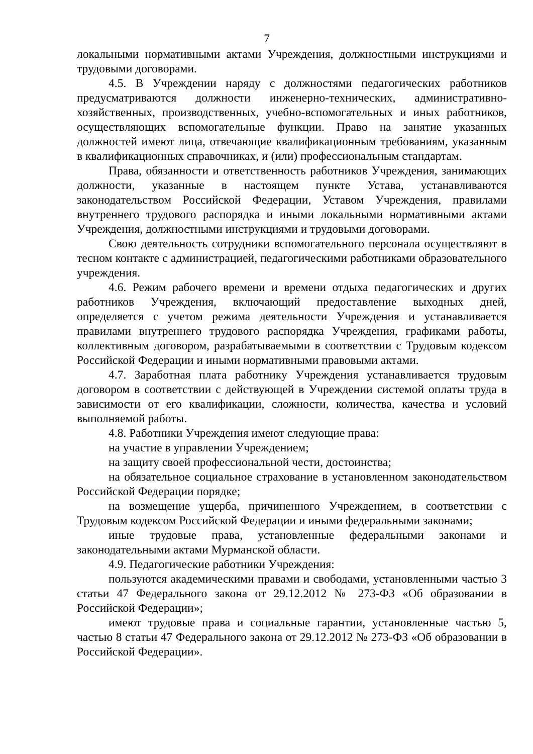7
локальными нормативными актами Учреждения, должностными инструкциями и трудовыми договорами.
4.5. В Учреждении наряду с должностями педагогических работников предусматриваются должности инженерно-технических, административно-хозяйственных, производственных, учебно-вспомогательных и иных работников, осуществляющих вспомогательные функции. Право на занятие указанных должностей имеют лица, отвечающие квалификационным требованиям, указанным в квалификационных справочниках, и (или) профессиональным стандартам.
Права, обязанности и ответственность работников Учреждения, занимающих должности, указанные в настоящем пункте Устава, устанавливаются законодательством Российской Федерации, Уставом Учреждения, правилами внутреннего трудового распорядка и иными локальными нормативными актами Учреждения, должностными инструкциями и трудовыми договорами.
Свою деятельность сотрудники вспомогательного персонала осуществляют в тесном контакте с администрацией, педагогическими работниками образовательного учреждения.
4.6. Режим рабочего времени и времени отдыха педагогических и других работников Учреждения, включающий предоставление выходных дней, определяется с учетом режима деятельности Учреждения и устанавливается правилами внутреннего трудового распорядка Учреждения, графиками работы, коллективным договором, разрабатываемыми в соответствии с Трудовым кодексом Российской Федерации и иными нормативными правовыми актами.
4.7. Заработная плата работнику Учреждения устанавливается трудовым договором в соответствии с действующей в Учреждении системой оплаты труда в зависимости от его квалификации, сложности, количества, качества и условий выполняемой работы.
4.8. Работники Учреждения имеют следующие права:
на участие в управлении Учреждением;
на защиту своей профессиональной чести, достоинства;
на обязательное социальное страхование в установленном законодательством Российской Федерации порядке;
на возмещение ущерба, причиненного Учреждением, в соответствии с Трудовым кодексом Российской Федерации и иными федеральными законами;
иные трудовые права, установленные федеральными законами и законодательными актами Мурманской области.
4.9. Педагогические работники Учреждения:
пользуются академическими правами и свободами, установленными частью 3 статьи 47 Федерального закона от 29.12.2012 № 273-ФЗ «Об образовании в Российской Федерации»;
имеют трудовые права и социальные гарантии, установленные частью 5, частью 8 статьи 47 Федерального закона от 29.12.2012 № 273-ФЗ «Об образовании в Российской Федерации».